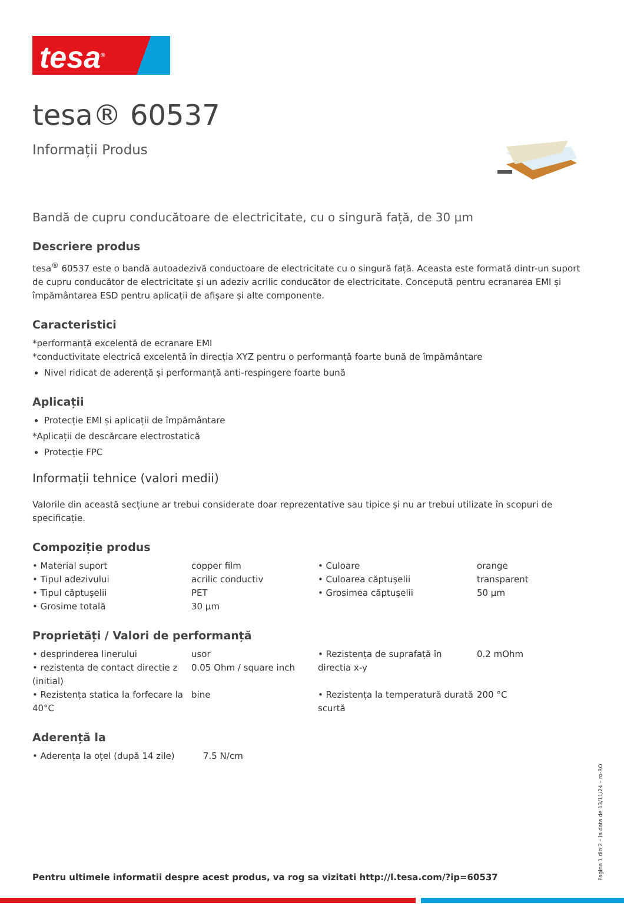tesa<sup>®</sup>
tesa® 60537
Informații Produs
Bandă de cupru conducătoare de electricitate, cu o singură față, de 30 µm
Descriere produs
tesa<sup>®</sup> 60537 este o bandă autoadezivă conductoare de electricitate cu o singură față. Aceasta este formată dintr-un suport de cupru conducător de electricitate și un adeziv acrilic conducător de electricitate. Concepută pentru ecranarea EMI și împământarea ESD pentru aplicații de afișare și alte componente.
Caracteristici
*performanță excelentă de ecranare EMI
*conductivitate electrică excelentă în direcția XYZ pentru o performanță foarte bună de împământare
Nivel ridicat de aderență și performanță anti-respingere foarte bună
Aplicații
Protecție EMI și aplicații de împământare
*Aplicații de descărcare electrostatică
Protecție FPC
Informații tehnice (valori medii)
Valorile din această secțiune ar trebui considerate doar reprezentative sau tipice și nu ar trebui utilizate în scopuri de specificație.
Compoziție produs
| • Material suport | copper film | • Culoare | orange |
| • Tipul adezivului | acrilic conductiv | • Culoarea căptușelii | transparent |
| • Tipul căptușelii | PET | • Grosimea căptușelii | 50 µm |
| • Grosime totală | 30 µm | | |
Proprietăți / Valori de performanță
| • desprinderea linerului | usor | • Rezistența de suprafață în directia x-y | 0.2 mOhm |
| • rezistenta de contact directie z (initial) | 0.05 Ohm / square inch | | |
| • Rezistența statica la forfecare la 40°C | bine | • Rezistența la temperatură durată scurtă | 200 °C |
Aderență la
| • Aderența la oțel (după 14 zile) | 7.5 N/cm |
Pentru ultimele informatii despre acest produs, va rog sa vizitati http://l.tesa.com/?ip=60537
Pagina 1 din 2 – la data de 13/11/24 – ro-RO